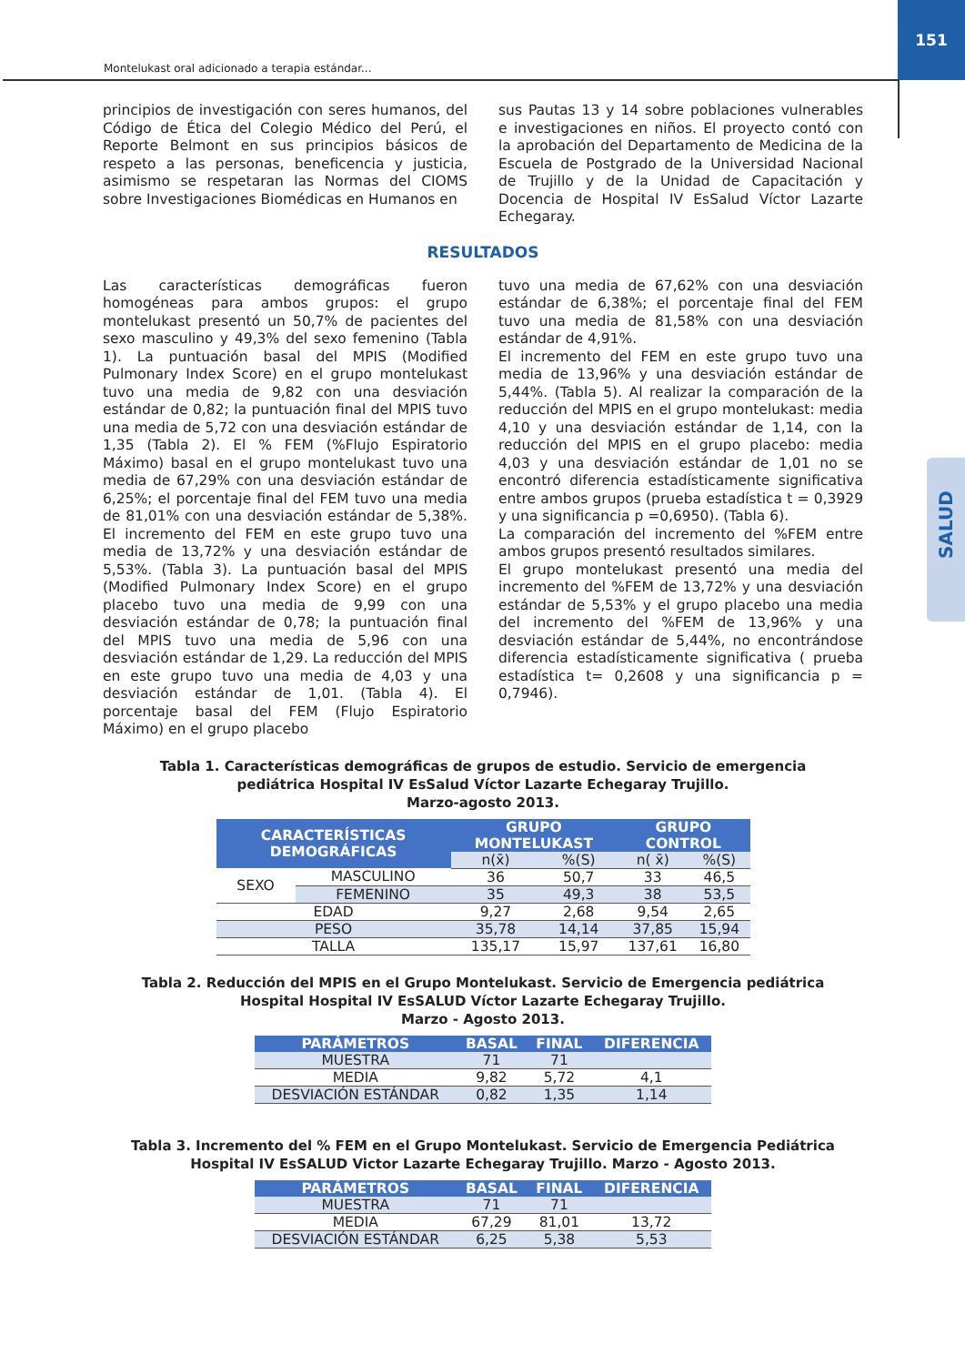151
Montelukast oral adicionado a terapia estándar...
SALUD
principios de investigación con seres humanos, del Código de Ética del Colegio Médico del Perú, el Reporte Belmont en sus principios básicos de respeto a las personas, beneficencia y justicia, asimismo se respetaran las Normas del CIOMS sobre Investigaciones Biomédicas en Humanos en
sus Pautas 13 y 14 sobre poblaciones vulnerables e investigaciones en niños. El proyecto contó con la aprobación del Departamento de Medicina de la Escuela de Postgrado de la Universidad Nacional de Trujillo y de la Unidad de Capacitación y Docencia de Hospital IV EsSalud Víctor Lazarte Echegaray.
RESULTADOS
Las características demográficas fueron homogéneas para ambos grupos: el grupo montelukast presentó un 50,7% de pacientes del sexo masculino y 49,3% del sexo femenino (Tabla 1). La puntuación basal del MPIS (Modified Pulmonary Index Score) en el grupo montelukast tuvo una media de 9,82 con una desviación estándar de 0,82; la puntuación final del MPIS tuvo una media de 5,72 con una desviación estándar de 1,35 (Tabla 2). El % FEM (%Flujo Espiratorio Máximo) basal en el grupo montelukast tuvo una media de 67,29% con una desviación estándar de 6,25%; el porcentaje final del FEM tuvo una media de 81,01% con una desviación estándar de 5,38%. El incremento del FEM en este grupo tuvo una media de 13,72% y una desviación estándar de 5,53%. (Tabla 3). La puntuación basal del MPIS (Modified Pulmonary Index Score) en el grupo placebo tuvo una media de 9,99 con una desviación estándar de 0,78; la puntuación final del MPIS tuvo una media de 5,96 con una desviación estándar de 1,29. La reducción del MPIS en este grupo tuvo una media de 4,03 y una desviación estándar de 1,01. (Tabla 4). El porcentaje basal del FEM (Flujo Espiratorio Máximo) en el grupo placebo
tuvo una media de 67,62% con una desviación estándar de 6,38%; el porcentaje final del FEM tuvo una media de 81,58% con una desviación estándar de 4,91%.
El incremento del FEM en este grupo tuvo una media de 13,96% y una desviación estándar de 5,44%. (Tabla 5). Al realizar la comparación de la reducción del MPIS en el grupo montelukast: media 4,10 y una desviación estándar de 1,14, con la reducción del MPIS en el grupo placebo: media 4,03 y una desviación estándar de 1,01 no se encontró diferencia estadísticamente significativa entre ambos grupos (prueba estadística t = 0,3929 y una significancia p =0,6950). (Tabla 6).
La comparación del incremento del %FEM entre ambos grupos presentó resultados similares.
El grupo montelukast presentó una media del incremento del %FEM de 13,72% y una desviación estándar de 5,53% y el grupo placebo una media del incremento del %FEM de 13,96% y una desviación estándar de 5,44%, no encontrándose diferencia estadísticamente significativa ( prueba estadística t= 0,2608 y una significancia p = 0,7946).
Tabla 1. Características demográficas de grupos de estudio. Servicio de emergencia
pediátrica Hospital IV EsSalud Víctor Lazarte Echegaray Trujillo.
Marzo-agosto 2013.
| CARACTERÍSTICAS DEMOGRÁFICAS | | GRUPO MONTELUKAST | | GRUPO CONTROL | |
| --- | --- | --- | --- | --- | --- |
| | | n(x̄) | %(S) | n( x̄) | %(S) |
| SEXO | MASCULINO | 36 | 50,7 | 33 | 46,5 |
| | FEMENINO | 35 | 49,3 | 38 | 53,5 |
| EDAD | | 9,27 | 2,68 | 9,54 | 2,65 |
| PESO | | 35,78 | 14,14 | 37,85 | 15,94 |
| TALLA | | 135,17 | 15,97 | 137,61 | 16,80 |
Tabla 2. Reducción del MPIS en el Grupo Montelukast. Servicio de Emergencia pediátrica
Hospital Hospital IV EsSALUD Víctor Lazarte Echegaray Trujillo.
Marzo - Agosto 2013.
| PARÁMETROS | BASAL | FINAL | DIFERENCIA |
| --- | --- | --- | --- |
| MUESTRA | 71 | 71 | |
| MEDIA | 9,82 | 5,72 | 4,1 |
| DESVIACIÓN ESTÁNDAR | 0,82 | 1,35 | 1,14 |
Tabla 3. Incremento del % FEM en el Grupo Montelukast. Servicio de Emergencia Pediátrica
Hospital IV EsSALUD Victor Lazarte Echegaray Trujillo. Marzo - Agosto 2013.
| PARÁMETROS | BASAL | FINAL | DIFERENCIA |
| --- | --- | --- | --- |
| MUESTRA | 71 | 71 | |
| MEDIA | 67,29 | 81,01 | 13,72 |
| DESVIACIÓN ESTÁNDAR | 6,25 | 5,38 | 5,53 |